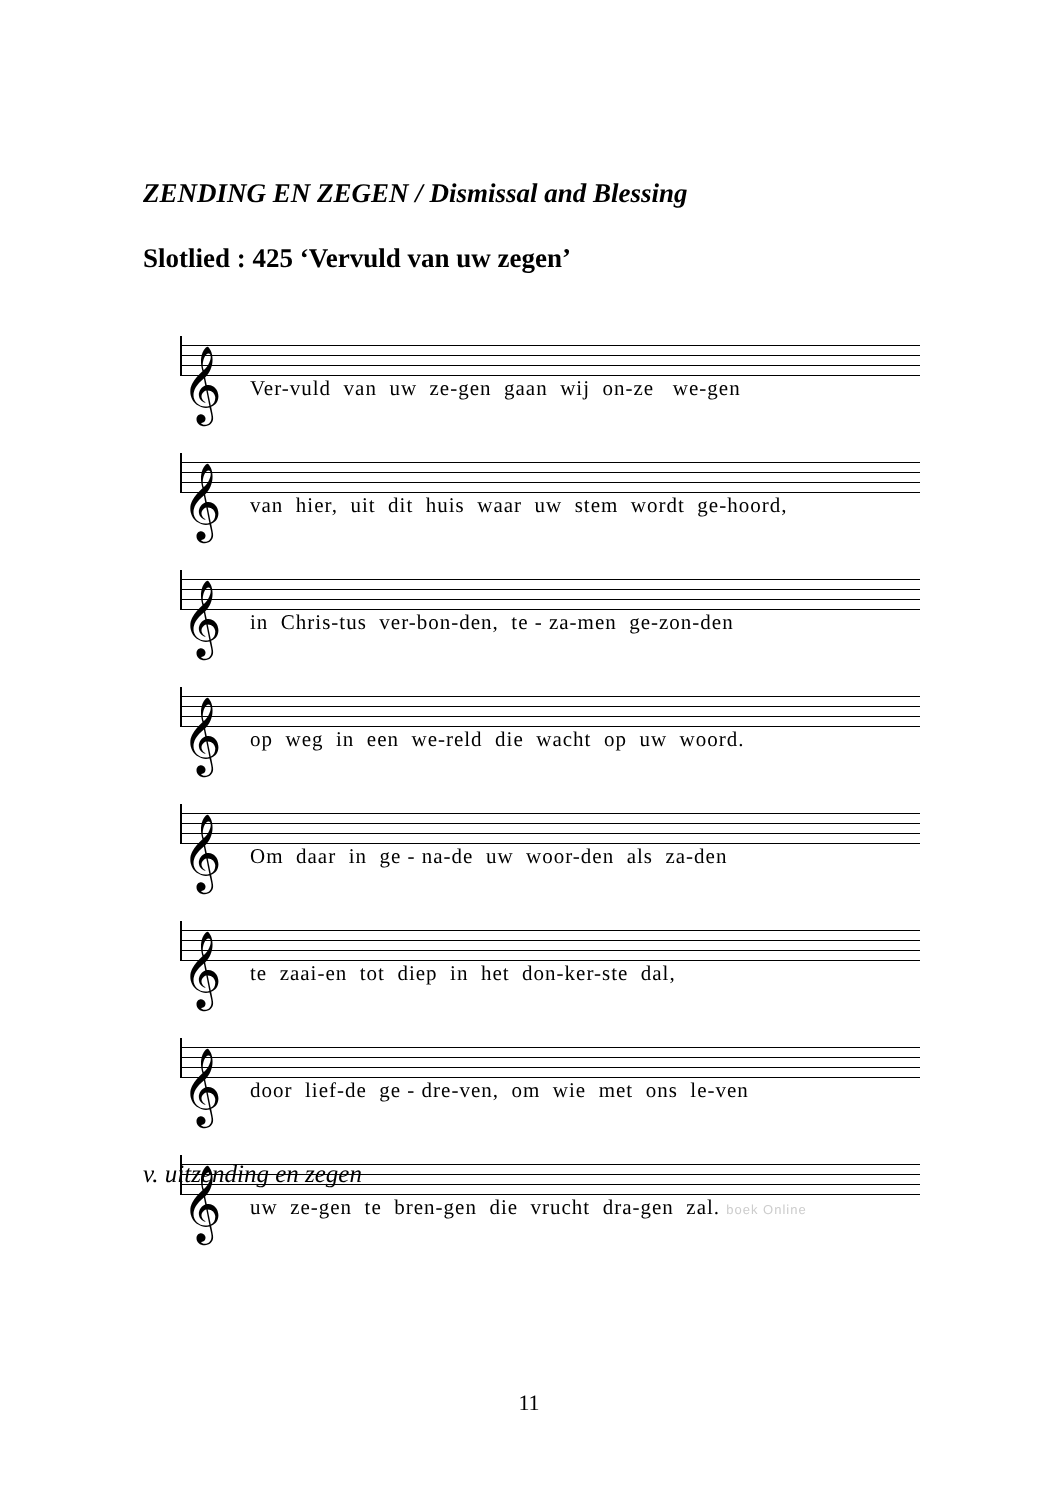ZENDING EN ZEGEN / Dismissal and Blessing
Slotlied : 425 ‘Vervuld van uw zegen’
𝄞
Ver-vuld van uw ze-gen gaan wij on-ze we-gen
𝄞
van hier, uit dit huis waar uw stem wordt ge-hoord,
𝄞
in Chris-tus ver-bon-den, te - za-men ge-zon-den
𝄞
op weg in een we-reld die wacht op uw woord.
𝄞
Om daar in ge - na-de uw woor-den als za-den
𝄞
te zaai-en tot diep in het don-ker-ste dal,
𝄞
door lief-de ge - dre-ven, om wie met ons le-ven
𝄞
uw ze-gen te bren-gen die vrucht dra-gen zal. boek Online
v. uitzending en zegen
11